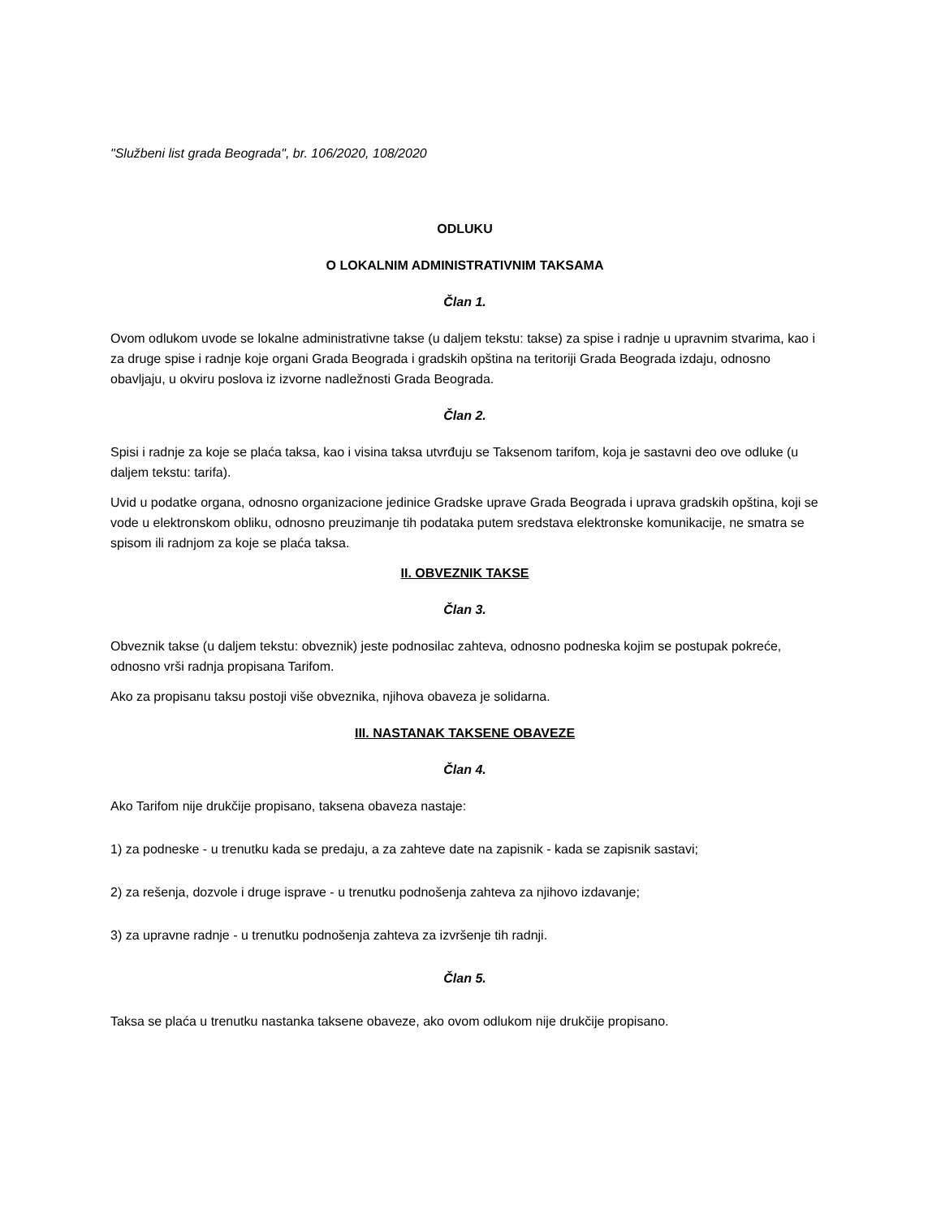"Službeni list grada Beograda", br. 106/2020, 108/2020
ODLUKU
O LOKALNIM ADMINISTRATIVNIM TAKSAMA
Član 1.
Ovom odlukom uvode se lokalne administrativne takse (u daljem tekstu: takse) za spise i radnje u upravnim stvarima, kao i za druge spise i radnje koje organi Grada Beograda i gradskih opština na teritoriji Grada Beograda izdaju, odnosno obavljaju, u okviru poslova iz izvorne nadležnosti Grada Beograda.
Član 2.
Spisi i radnje za koje se plaća taksa, kao i visina taksa utvrđuju se Taksenom tarifom, koja je sastavni deo ove odluke (u daljem tekstu: tarifa).
Uvid u podatke organa, odnosno organizacione jedinice Gradske uprave Grada Beograda i uprava gradskih opština, koji se vode u elektronskom obliku, odnosno preuzimanje tih podataka putem sredstava elektronske komunikacije, ne smatra se spisom ili radnjom za koje se plaća taksa.
II. OBVEZNIK TAKSE
Član 3.
Obveznik takse (u daljem tekstu: obveznik) jeste podnosilac zahteva, odnosno podneska kojim se postupak pokreće, odnosno vrši radnja propisana Tarifom.
Ako za propisanu taksu postoji više obveznika, njihova obaveza je solidarna.
III. NASTANAK TAKSENE OBAVEZE
Član 4.
Ako Tarifom nije drukčije propisano, taksena obaveza nastaje:
1) za podneske - u trenutku kada se predaju, a za zahteve date na zapisnik - kada se zapisnik sastavi;
2) za rešenja, dozvole i druge isprave - u trenutku podnošenja zahteva za njihovo izdavanje;
3) za upravne radnje - u trenutku podnošenja zahteva za izvršenje tih radnji.
Član 5.
Taksa se plaća u trenutku nastanka taksene obaveze, ako ovom odlukom nije drukčije propisano.